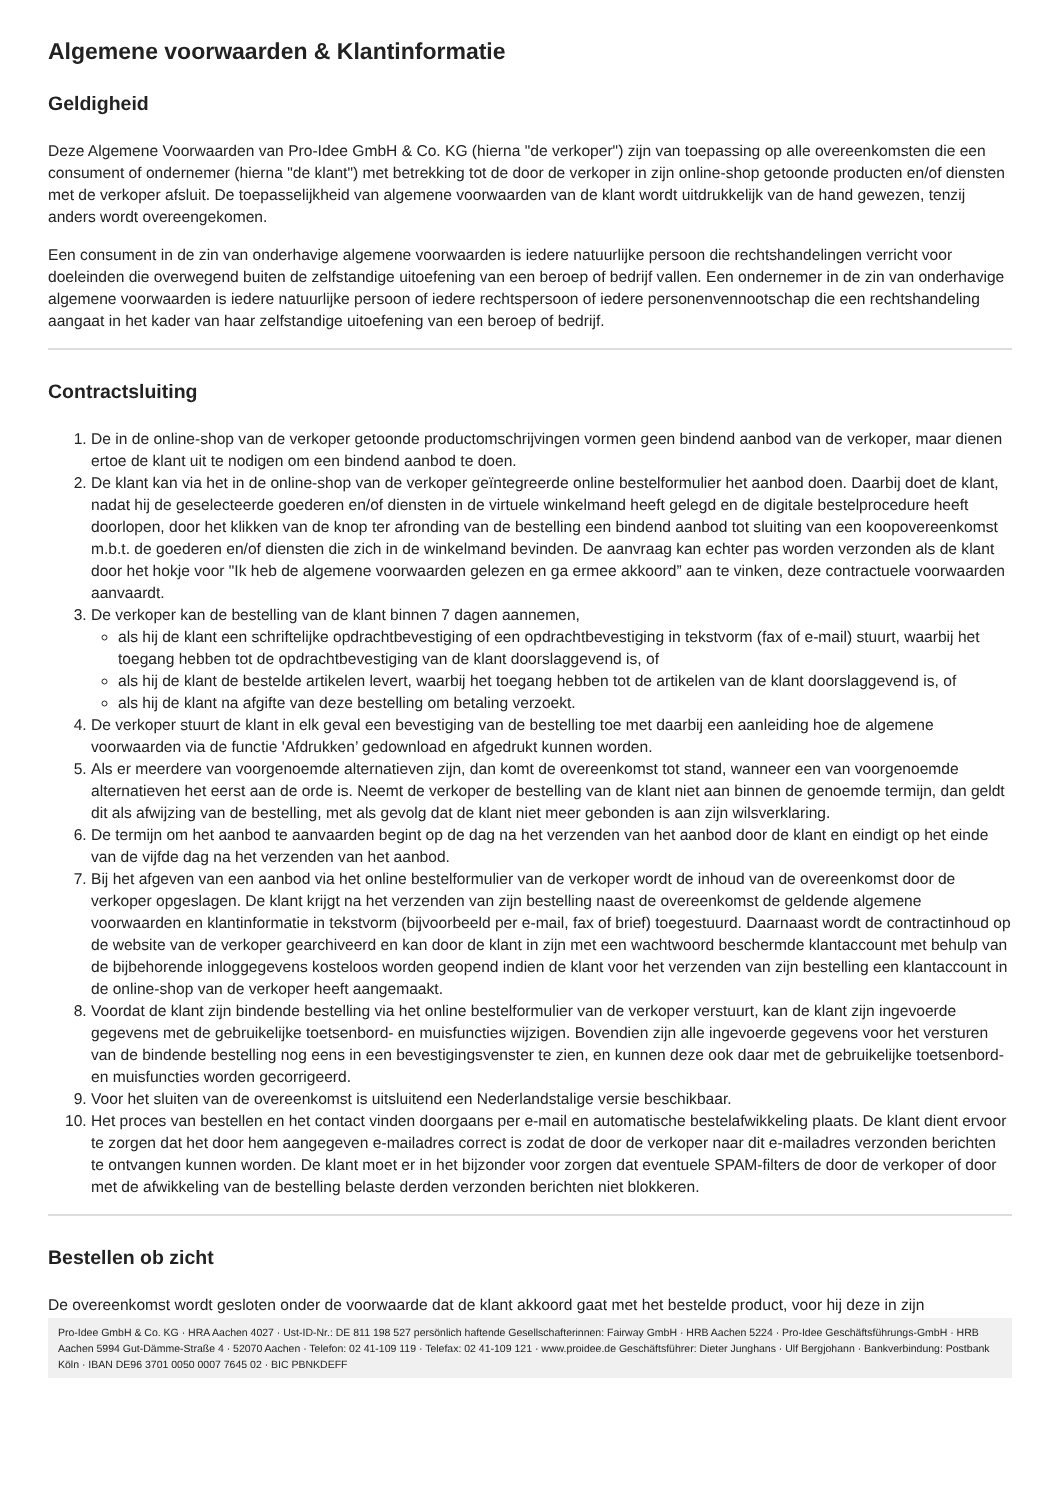Algemene voorwaarden & Klantinformatie
Geldigheid
Deze Algemene Voorwaarden van Pro-Idee GmbH & Co. KG (hierna "de verkoper") zijn van toepassing op alle overeenkomsten die een consument of ondernemer (hierna "de klant") met betrekking tot de door de verkoper in zijn online-shop getoonde producten en/of diensten met de verkoper afsluit. De toepasselijkheid van algemene voorwaarden van de klant wordt uitdrukkelijk van de hand gewezen, tenzij anders wordt overeengekomen.
Een consument in de zin van onderhavige algemene voorwaarden is iedere natuurlijke persoon die rechtshandelingen verricht voor doeleinden die overwegend buiten de zelfstandige uitoefening van een beroep of bedrijf vallen. Een ondernemer in de zin van onderhavige algemene voorwaarden is iedere natuurlijke persoon of iedere rechtspersoon of iedere personenvennootschap die een rechtshandeling aangaat in het kader van haar zelfstandige uitoefening van een beroep of bedrijf.
Contractsluiting
1. De in de online-shop van de verkoper getoonde productomschrijvingen vormen geen bindend aanbod van de verkoper, maar dienen ertoe de klant uit te nodigen om een bindend aanbod te doen.
2. De klant kan via het in de online-shop van de verkoper geïntegreerde online bestelformulier het aanbod doen. Daarbij doet de klant, nadat hij de geselecteerde goederen en/of diensten in de virtuele winkelmand heeft gelegd en de digitale bestelprocedure heeft doorlopen, door het klikken van de knop ter afronding van de bestelling een bindend aanbod tot sluiting van een koopovereenkomst m.b.t. de goederen en/of diensten die zich in de winkelmand bevinden. De aanvraag kan echter pas worden verzonden als de klant door het hokje voor "Ik heb de algemene voorwaarden gelezen en ga ermee akkoord” aan te vinken, deze contractuele voorwaarden aanvaardt.
3. De verkoper kan de bestelling van de klant binnen 7 dagen aannemen,
als hij de klant een schriftelijke opdrachtbevestiging of een opdrachtbevestiging in tekstvorm (fax of e-mail) stuurt, waarbij het toegang hebben tot de opdrachtbevestiging van de klant doorslaggevend is, of
als hij de klant de bestelde artikelen levert, waarbij het toegang hebben tot de artikelen van de klant doorslaggevend is, of
als hij de klant na afgifte van deze bestelling om betaling verzoekt.
4. De verkoper stuurt de klant in elk geval een bevestiging van de bestelling toe met daarbij een aanleiding hoe de algemene voorwaarden via de functie 'Afdrukken’ gedownload en afgedrukt kunnen worden.
5. Als er meerdere van voorgenoemde alternatieven zijn, dan komt de overeenkomst tot stand, wanneer een van voorgenoemde alternatieven het eerst aan de orde is. Neemt de verkoper de bestelling van de klant niet aan binnen de genoemde termijn, dan geldt dit als afwijzing van de bestelling, met als gevolg dat de klant niet meer gebonden is aan zijn wilsverklaring.
6. De termijn om het aanbod te aanvaarden begint op de dag na het verzenden van het aanbod door de klant en eindigt op het einde van de vijfde dag na het verzenden van het aanbod.
7. Bij het afgeven van een aanbod via het online bestelformulier van de verkoper wordt de inhoud van de overeenkomst door de verkoper opgeslagen. De klant krijgt na het verzenden van zijn bestelling naast de overeenkomst de geldende algemene voorwaarden en klantinformatie in tekstvorm (bijvoorbeeld per e-mail, fax of brief) toegestuurd. Daarnaast wordt de contractinhoud op de website van de verkoper gearchiveerd en kan door de klant in zijn met een wachtwoord beschermde klantaccount met behulp van de bijbehorende inloggegevens kosteloos worden geopend indien de klant voor het verzenden van zijn bestelling een klantaccount in de online-shop van de verkoper heeft aangemaakt.
8. Voordat de klant zijn bindende bestelling via het online bestelformulier van de verkoper verstuurt, kan de klant zijn ingevoerde gegevens met de gebruikelijke toetsenbord- en muisfuncties wijzigen. Bovendien zijn alle ingevoerde gegevens voor het versturen van de bindende bestelling nog eens in een bevestigingsvenster te zien, en kunnen deze ook daar met de gebruikelijke toetsenbord- en muisfuncties worden gecorrigeerd.
9. Voor het sluiten van de overeenkomst is uitsluitend een Nederlandstalige versie beschikbaar.
10. Het proces van bestellen en het contact vinden doorgaans per e-mail en automatische bestelafwikkeling plaats. De klant dient ervoor te zorgen dat het door hem aangegeven e-mailadres correct is zodat de door de verkoper naar dit e-mailadres verzonden berichten te ontvangen kunnen worden. De klant moet er in het bijzonder voor zorgen dat eventuele SPAM-filters de door de verkoper of door met de afwikkeling van de bestelling belaste derden verzonden berichten niet blokkeren.
Bestellen ob zicht
De overeenkomst wordt gesloten onder de voorwaarde dat de klant akkoord gaat met het bestelde product, voor hij deze in zijn
Pro-Idee GmbH & Co. KG · HRA Aachen 4027 · Ust-ID-Nr.: DE 811 198 527 persönlich haftende Gesellschafterinnen: Fairway GmbH · HRB Aachen 5224 · Pro-Idee Geschäftsführungs-GmbH · HRB Aachen 5994 Gut-Dämme-Straße 4 · 52070 Aachen · Telefon: 02 41-109 119 · Telefax: 02 41-109 121 · www.proidee.de Geschäftsführer: Dieter Junghans · Ulf Bergjohann · Bankverbindung: Postbank Köln · IBAN DE96 3701 0050 0007 7645 02 · BIC PBNKDEFF